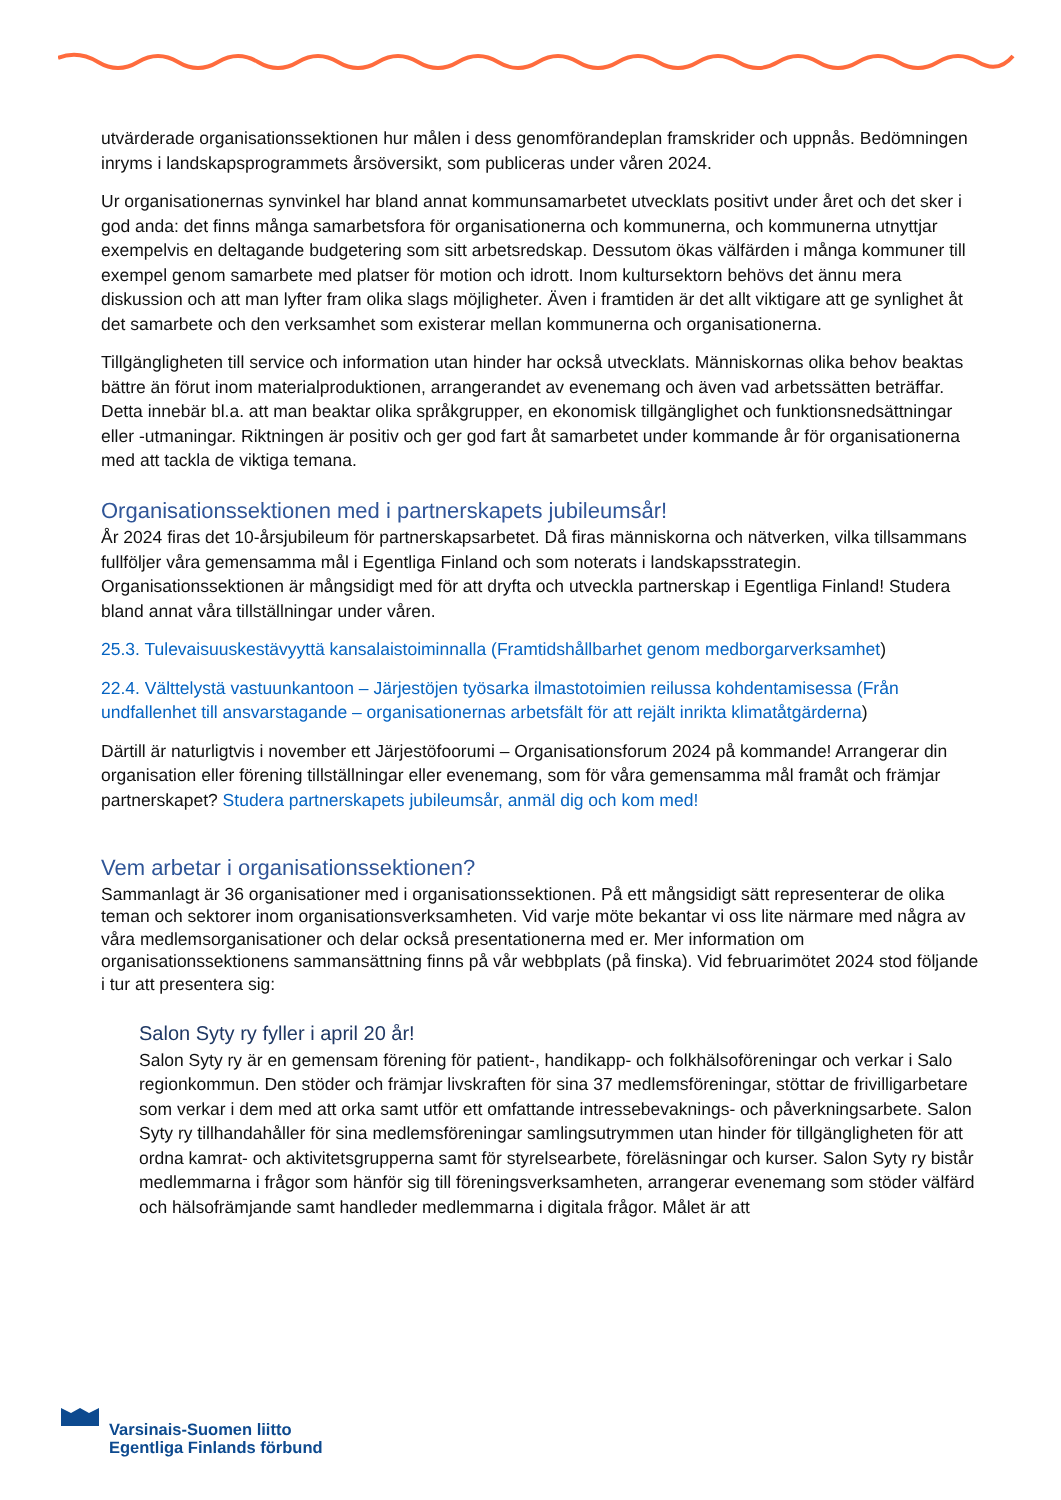utvärderade organisationssektionen hur målen i dess genomförandeplan framskrider och uppnås. Bedömningen inryms i landskapsprogrammets årsöversikt, som publiceras under våren 2024.
Ur organisationernas synvinkel har bland annat kommunsamarbetet utvecklats positivt under året och det sker i god anda: det finns många samarbetsfora för organisationerna och kommunerna, och kommunerna utnyttjar exempelvis en deltagande budgetering som sitt arbetsredskap. Dessutom ökas välfärden i många kommuner till exempel genom samarbete med platser för motion och idrott. Inom kultursektorn behövs det ännu mera diskussion och att man lyfter fram olika slags möjligheter. Även i framtiden är det allt viktigare att ge synlighet åt det samarbete och den verksamhet som existerar mellan kommunerna och organisationerna.
Tillgängligheten till service och information utan hinder har också utvecklats. Människornas olika behov beaktas bättre än förut inom materialproduktionen, arrangerandet av evenemang och även vad arbetssätten beträffar. Detta innebär bl.a. att man beaktar olika språkgrupper, en ekonomisk tillgänglighet och funktionsnedsättningar eller -utmaningar. Riktningen är positiv och ger god fart åt samarbetet under kommande år för organisationerna med att tackla de viktiga temana.
Organisationssektionen med i partnerskapets jubileumsår!
År 2024 firas det 10-årsjubileum för partnerskapsarbetet. Då firas människorna och nätverken, vilka tillsammans fullföljer våra gemensamma mål i Egentliga Finland och som noterats i landskapsstrategin. Organisationssektionen är mångsidigt med för att dryfta och utveckla partnerskap i Egentliga Finland! Studera bland annat våra tillställningar under våren.
25.3. Tulevaisuuskestävyyttä kansalaistoiminnalla (Framtidshållbarhet genom medborgarverksamhet)
22.4. Välttelystä vastuunkantoon – Järjestöjen työsarka ilmastotoimien reilussa kohdentamisessa (Från undfallenhet till ansvarstagande – organisationernas arbetsfält för att rejält inrikta klimatåtgärderna)
Därtill är naturligtvis i november ett Järjestöfoorumi – Organisationsforum 2024 på kommande! Arrangerar din organisation eller förening tillställningar eller evenemang, som för våra gemensamma mål framåt och främjar partnerskapet? Studera partnerskapets jubileumsår, anmäl dig och kom med!
Vem arbetar i organisationssektionen?
Sammanlagt är 36 organisationer med i organisationssektionen. På ett mångsidigt sätt representerar de olika teman och sektorer inom organisationsverksamheten. Vid varje möte bekantar vi oss lite närmare med några av våra medlemsorganisationer och delar också presentationerna med er. Mer information om organisationssektionens sammansättning finns på vår webbplats (på finska). Vid februarimötet 2024 stod följande i tur att presentera sig:
Salon Syty ry fyller i april 20 år!
Salon Syty ry är en gemensam förening för patient-, handikapp- och folkhälsoföreningar och verkar i Salo regionkommun. Den stöder och främjar livskraften för sina 37 medlemsföreningar, stöttar de frivilligarbetare som verkar i dem med att orka samt utför ett omfattande intressebevaknings- och påverkningsarbete. Salon Syty ry tillhandahåller för sina medlemsföreningar samlingsutrymmen utan hinder för tillgängligheten för att ordna kamrat- och aktivitetsgrupperna samt för styrelsearbete, föreläsningar och kurser. Salon Syty ry bistår medlemmarna i frågor som hänför sig till föreningsverksamheten, arrangerar evenemang som stöder välfärd och hälsofrämjande samt handleder medlemmarna i digitala frågor. Målet är att
Varsinais-Suomen liitto
Egentliga Finlands förbund